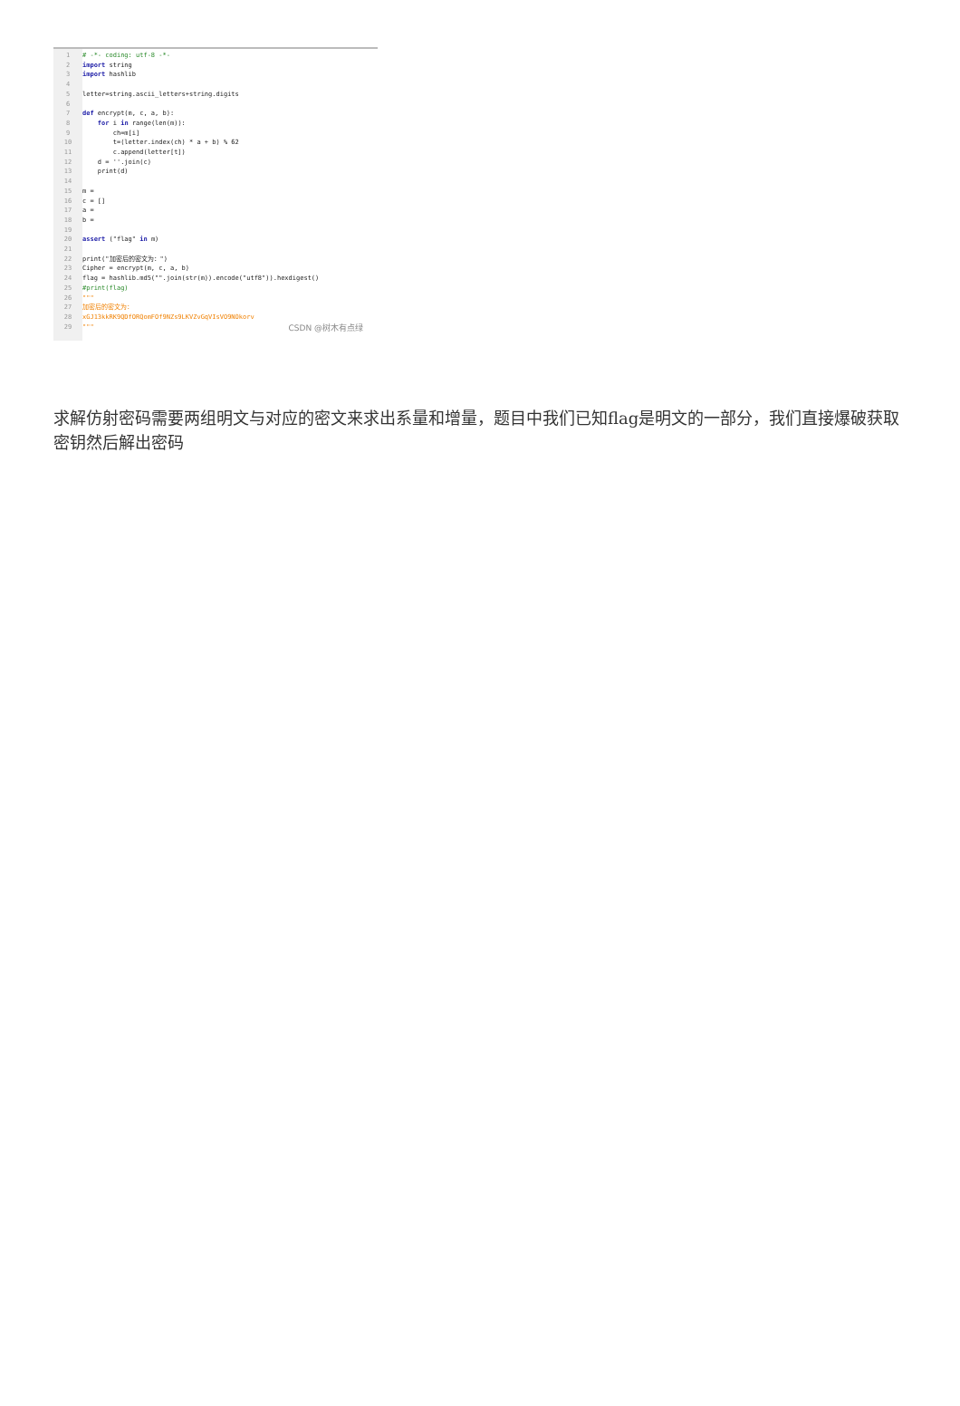1
2
3
4
5
6
7
8
9
10
11
12
13
14
15
16
17
18
19
20
21
22
23
24
25
26
27
28
29
# -*- coding: utf-8 -*- import string import hashlib letter=string.ascii_letters+string.digits def encrypt(m, c, a, b): for i in range(len(m)): ch=m[i] t=(letter.index(ch) * a + b) % 62 c.append(letter[t]) d = ''.join(c) print(d) m = c = [] a = b = assert ("flag" in m) print("加密后的密文为：") Cipher = encrypt(m, c, a, b) flag = hashlib.md5("".join(str(m)).encode("utf8")).hexdigest() #print(flag) """ 加密后的密文为： xGJ13kkRK9QDfORQomFOf9NZs9LKVZvGqVIsVO9NOkorv """
CSDN @树木有点绿
求解仿射密码需要两组明文与对应的密文来求出系量和增量，题目中我们已知flag是明文的一部分，我们直接爆破获取密钥然后解出密码